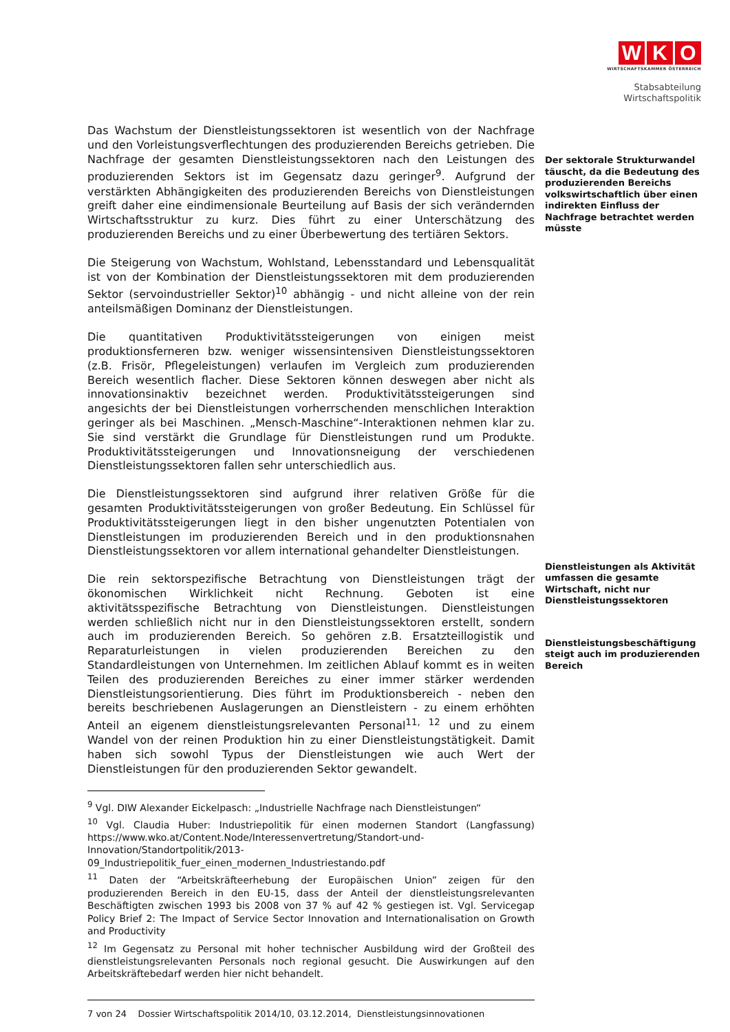W K O
WIRTSCHAFTSKAMMER ÖSTERREICH
Stabsabteilung
Wirtschaftspolitik
Das Wachstum der Dienstleistungssektoren ist wesentlich von der Nachfrage und den Vorleistungsverflechtungen des produzierenden Bereichs getrieben. Die Nachfrage der gesamten Dienstleistungssektoren nach den Leistungen des produzierenden Sektors ist im Gegensatz dazu geringer<sup>9</sup>. Aufgrund der verstärkten Abhängigkeiten des produzierenden Bereichs von Dienstleistungen greift daher eine eindimensionale Beurteilung auf Basis der sich verändernden Wirtschaftsstruktur zu kurz. Dies führt zu einer Unterschätzung des produzierenden Bereichs und zu einer Überbewertung des tertiären Sektors.
Die Steigerung von Wachstum, Wohlstand, Lebensstandard und Lebensqualität ist von der Kombination der Dienstleistungssektoren mit dem produzierenden Sektor (servoindustrieller Sektor)<sup>10</sup> abhängig - und nicht alleine von der rein anteilsmäßigen Dominanz der Dienstleistungen.
Die quantitativen Produktivitätssteigerungen von einigen meist produktionsferneren bzw. weniger wissensintensiven Dienstleistungssektoren (z.B. Frisör, Pflegeleistungen) verlaufen im Vergleich zum produzierenden Bereich wesentlich flacher. Diese Sektoren können deswegen aber nicht als innovationsinaktiv bezeichnet werden. Produktivitätssteigerungen sind angesichts der bei Dienstleistungen vorherrschenden menschlichen Interaktion geringer als bei Maschinen. „Mensch-Maschine“-Interaktionen nehmen klar zu. Sie sind verstärkt die Grundlage für Dienstleistungen rund um Produkte. Produktivitätssteigerungen und Innovationsneigung der verschiedenen Dienstleistungssektoren fallen sehr unterschiedlich aus.
Die Dienstleistungssektoren sind aufgrund ihrer relativen Größe für die gesamten Produktivitätssteigerungen von großer Bedeutung. Ein Schlüssel für Produktivitätssteigerungen liegt in den bisher ungenutzten Potentialen von Dienstleistungen im produzierenden Bereich und in den produktionsnahen Dienstleistungssektoren vor allem international gehandelter Dienstleistungen.
Die rein sektorspezifische Betrachtung von Dienstleistungen trägt der ökonomischen Wirklichkeit nicht Rechnung. Geboten ist eine aktivitätsspezifische Betrachtung von Dienstleistungen. Dienstleistungen werden schließlich nicht nur in den Dienstleistungssektoren erstellt, sondern auch im produzierenden Bereich. So gehören z.B. Ersatzteillogistik und Reparaturleistungen in vielen produzierenden Bereichen zu den Standardleistungen von Unternehmen. Im zeitlichen Ablauf kommt es in weiten Teilen des produzierenden Bereiches zu einer immer stärker werdenden Dienstleistungsorientierung. Dies führt im Produktionsbereich - neben den bereits beschriebenen Auslagerungen an Dienstleistern - zu einem erhöhten Anteil an eigenem dienstleistungsrelevanten Personal<sup>11, 12</sup> und zu einem Wandel von der reinen Produktion hin zu einer Dienstleistungstätigkeit. Damit haben sich sowohl Typus der Dienstleistungen wie auch Wert der Dienstleistungen für den produzierenden Sektor gewandelt.
<sup>9</sup> Vgl. DIW Alexander Eickelpasch: „Industrielle Nachfrage nach Dienstleistungen“
<sup>10</sup> Vgl. Claudia Huber: Industriepolitik für einen modernen Standort (Langfassung) https://www.wko.at/Content.Node/Interessenvertretung/Standort-und-Innovation/Standortpolitik/2013-09_Industriepolitik_fuer_einen_modernen_Industriestando.pdf
<sup>11</sup> Daten der “Arbeitskräfteerhebung der Europäischen Union” zeigen für den produzierenden Bereich in den EU-15, dass der Anteil der dienstleistungsrelevanten Beschäftigten zwischen 1993 bis 2008 von 37 % auf 42 % gestiegen ist. Vgl. Servicegap Policy Brief 2: The Impact of Service Sector Innovation and Internationalisation on Growth and Productivity
<sup>12</sup> Im Gegensatz zu Personal mit hoher technischer Ausbildung wird der Großteil des dienstleistungsrelevanten Personals noch regional gesucht. Die Auswirkungen auf den Arbeitskräftebedarf werden hier nicht behandelt.
7 von 24 Dossier Wirtschaftspolitik 2014/10, 03.12.2014, Dienstleistungsinnovationen
Der sektorale Strukturwandel täuscht, da die Bedeutung des produzierenden Bereichs volkswirtschaftlich über einen indirekten Einfluss der Nachfrage betrachtet werden müsste
Dienstleistungen als Aktivität umfassen die gesamte Wirtschaft, nicht nur Dienstleistungssektoren
Dienstleistungsbeschäftigung steigt auch im produzierenden Bereich